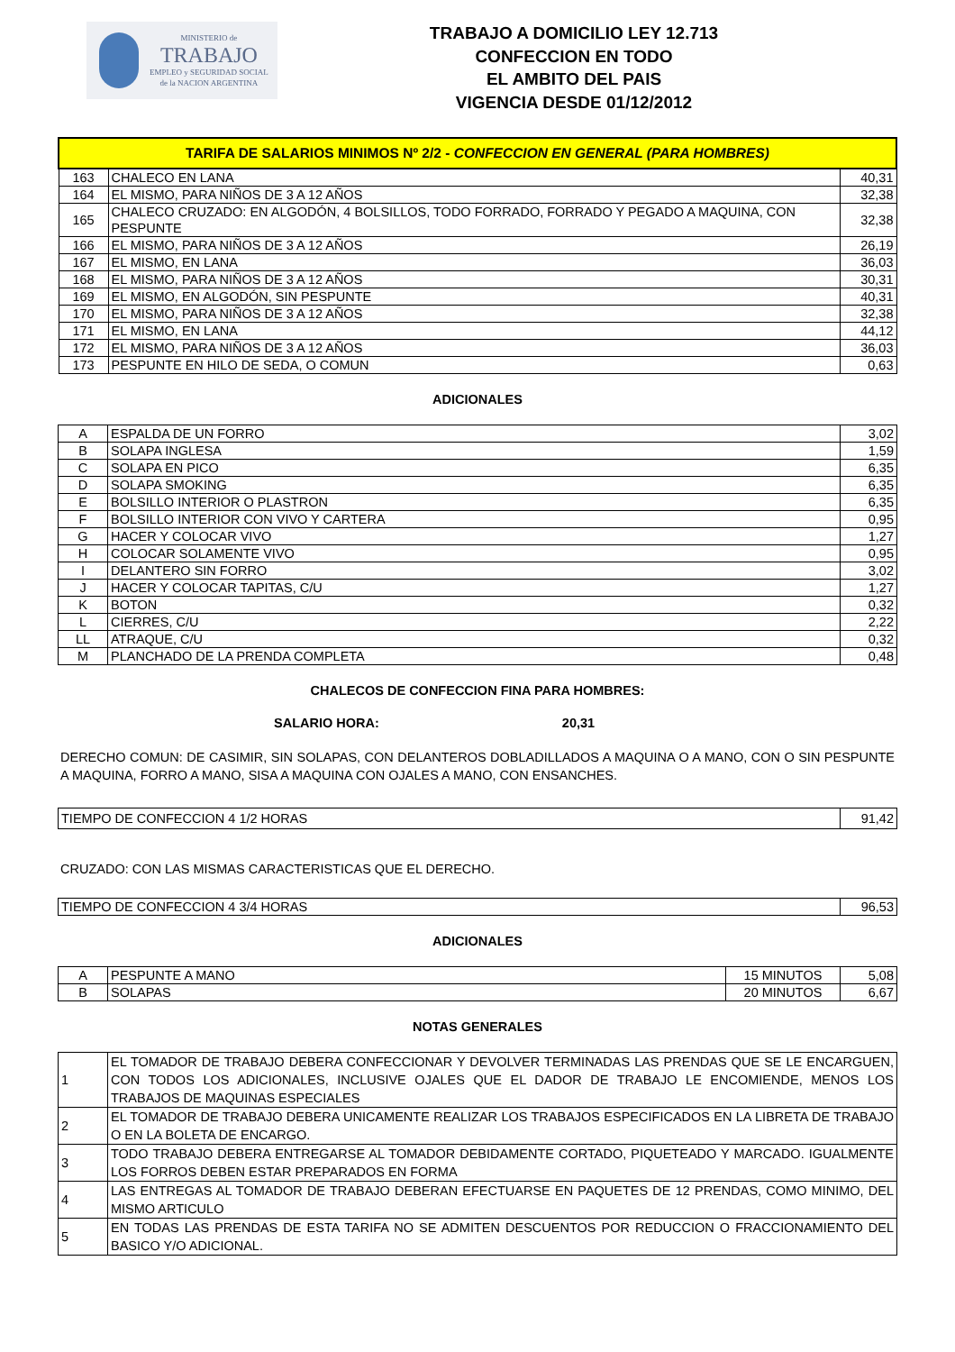MINISTERIO de
TRABAJO
EMPLEO y SEGURIDAD SOCIAL
de la NACION ARGENTINA
TRABAJO A DOMICILIO LEY 12.713
CONFECCION EN TODO
EL AMBITO DEL PAIS
VIGENCIA DESDE 01/12/2012
| TARIFA DE SALARIOS MINIMOS Nº 2/2 - CONFECCION EN GENERAL (PARA HOMBRES) | | |
| --- | --- | --- |
| 163 | CHALECO EN LANA | 40,31 |
| 164 | EL MISMO, PARA NIÑOS DE 3 A 12 AÑOS | 32,38 |
| 165 | CHALECO CRUZADO: EN ALGODÓN, 4 BOLSILLOS, TODO FORRADO, FORRADO Y PEGADO A MAQUINA, CON PESPUNTE | 32,38 |
| 166 | EL MISMO, PARA NIÑOS DE 3 A 12 AÑOS | 26,19 |
| 167 | EL MISMO, EN LANA | 36,03 |
| 168 | EL MISMO, PARA NIÑOS DE 3 A 12 AÑOS | 30,31 |
| 169 | EL MISMO, EN ALGODÓN, SIN PESPUNTE | 40,31 |
| 170 | EL MISMO, PARA NIÑOS DE 3 A 12 AÑOS | 32,38 |
| 171 | EL MISMO, EN LANA | 44,12 |
| 172 | EL MISMO, PARA NIÑOS DE 3 A 12 AÑOS | 36,03 |
| 173 | PESPUNTE EN HILO DE SEDA, O COMUN | 0,63 |
ADICIONALES
| A | ESPALDA DE UN FORRO | 3,02 |
| B | SOLAPA INGLESA | 1,59 |
| C | SOLAPA EN PICO | 6,35 |
| D | SOLAPA SMOKING | 6,35 |
| E | BOLSILLO INTERIOR O PLASTRON | 6,35 |
| F | BOLSILLO INTERIOR CON VIVO Y CARTERA | 0,95 |
| G | HACER Y COLOCAR VIVO | 1,27 |
| H | COLOCAR SOLAMENTE VIVO | 0,95 |
| I | DELANTERO SIN FORRO | 3,02 |
| J | HACER Y COLOCAR TAPITAS, C/U | 1,27 |
| K | BOTON | 0,32 |
| L | CIERRES, C/U | 2,22 |
| LL | ATRAQUE, C/U | 0,32 |
| M | PLANCHADO DE LA PRENDA COMPLETA | 0,48 |
CHALECOS DE CONFECCION FINA PARA HOMBRES:
SALARIO HORA: 20,31
DERECHO COMUN: DE CASIMIR, SIN SOLAPAS, CON DELANTEROS DOBLADILLADOS A MAQUINA O A MANO, CON O SIN PESPUNTE A MAQUINA, FORRO A MANO, SISA A MAQUINA CON OJALES A MANO, CON ENSANCHES.
| TIEMPO DE CONFECCION 4 1/2 HORAS | 91,42 |
CRUZADO: CON LAS MISMAS CARACTERISTICAS QUE EL DERECHO.
| TIEMPO DE CONFECCION 4 3/4 HORAS | 96,53 |
ADICIONALES
| A | PESPUNTE A MANO | 15 MINUTOS | 5,08 |
| B | SOLAPAS | 20 MINUTOS | 6,67 |
NOTAS GENERALES
| 1 | EL TOMADOR DE TRABAJO DEBERA CONFECCIONAR Y DEVOLVER TERMINADAS LAS PRENDAS QUE SE LE ENCARGUEN, CON TODOS LOS ADICIONALES, INCLUSIVE OJALES QUE EL DADOR DE TRABAJO LE ENCOMIENDE, MENOS LOS TRABAJOS DE MAQUINAS ESPECIALES |
| 2 | EL TOMADOR DE TRABAJO DEBERA UNICAMENTE REALIZAR LOS TRABAJOS ESPECIFICADOS EN LA LIBRETA DE TRABAJO O EN LA BOLETA DE ENCARGO. |
| 3 | TODO TRABAJO DEBERA ENTREGARSE AL TOMADOR DEBIDAMENTE CORTADO, PIQUETEADO Y MARCADO. IGUALMENTE LOS FORROS DEBEN ESTAR PREPARADOS EN FORMA |
| 4 | LAS ENTREGAS AL TOMADOR DE TRABAJO DEBERAN EFECTUARSE EN PAQUETES DE 12 PRENDAS, COMO MINIMO, DEL MISMO ARTICULO |
| 5 | EN TODAS LAS PRENDAS DE ESTA TARIFA NO SE ADMITEN DESCUENTOS POR REDUCCION O FRACCIONAMIENTO DEL BASICO Y/O ADICIONAL. |